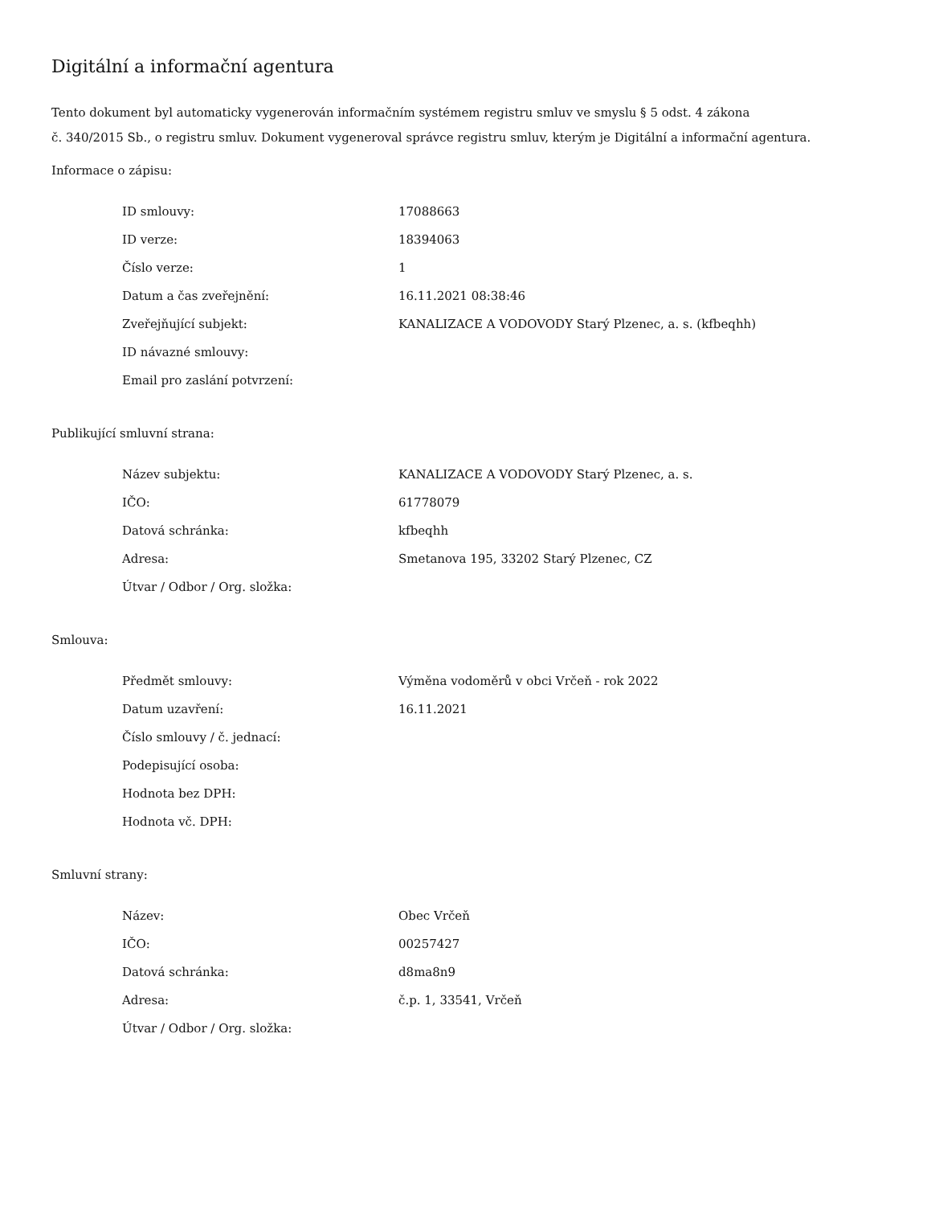Digitální a informační agentura
Tento dokument byl automaticky vygenerován informačním systémem registru smluv ve smyslu § 5 odst. 4 zákona
č. 340/2015 Sb., o registru smluv. Dokument vygeneroval správce registru smluv, kterým je Digitální a informační agentura.
Informace o zápisu:
| ID smlouvy: | 17088663 |
| ID verze: | 18394063 |
| Číslo verze: | 1 |
| Datum a čas zveřejnění: | 16.11.2021 08:38:46 |
| Zveřejňující subjekt: | KANALIZACE A VODOVODY Starý Plzenec, a. s. (kfbeqhh) |
| ID návazné smlouvy: | |
| Email pro zaslání potvrzení: | |
Publikující smluvní strana:
| Název subjektu: | KANALIZACE A VODOVODY Starý Plzenec, a. s. |
| IČO: | 61778079 |
| Datová schránka: | kfbeqhh |
| Adresa: | Smetanova 195, 33202 Starý Plzenec, CZ |
| Útvar / Odbor / Org. složka: | |
Smlouva:
| Předmět smlouvy: | Výměna vodoměrů v obci Vrčeň - rok 2022 |
| Datum uzavření: | 16.11.2021 |
| Číslo smlouvy / č. jednací: | |
| Podepisující osoba: | |
| Hodnota bez DPH: | |
| Hodnota vč. DPH: | |
Smluvní strany:
| Název: | Obec Vrčeň |
| IČO: | 00257427 |
| Datová schránka: | d8ma8n9 |
| Adresa: | č.p. 1, 33541, Vrčeň |
| Útvar / Odbor / Org. složka: | |